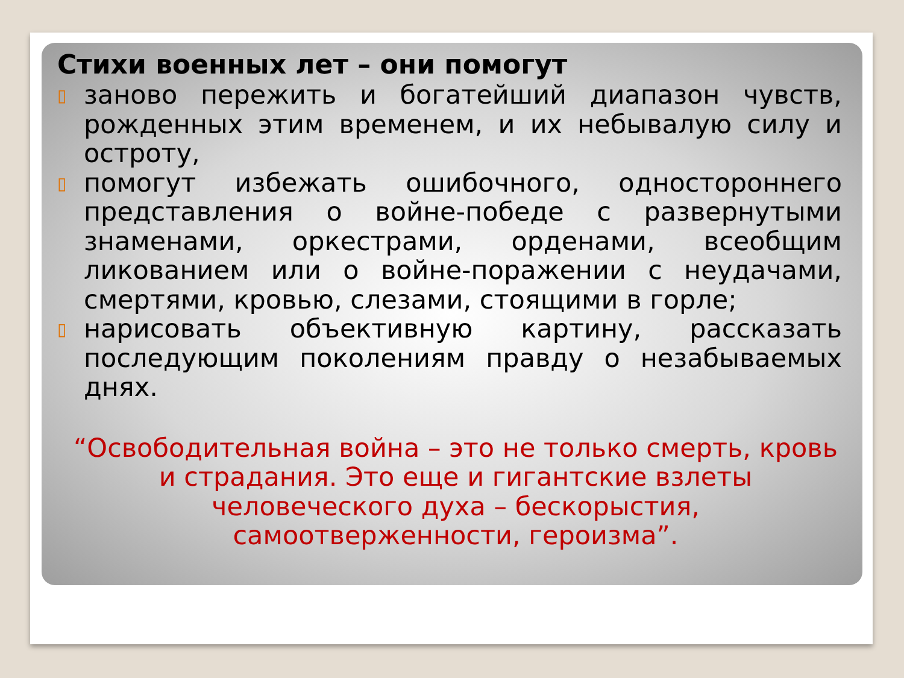Стихи военных лет – они помогут
▯ заново пережить и богатейший диапазон чувств, рожденных этим временем, и их небывалую силу и остроту,
▯ помогут избежать ошибочного, одностороннего представления о войне-победе с развернутыми знаменами, оркестрами, орденами, всеобщим ликованием или о войне-поражении с неудачами, смертями, кровью, слезами, стоящими в горле;
▯ нарисовать объективную картину, рассказать последующим поколениям правду о незабываемых днях.
“Освободительная война – это не только смерть, кровь и страдания. Это еще и гигантские взлеты человеческого духа – бескорыстия, самоотверженности, героизма”.